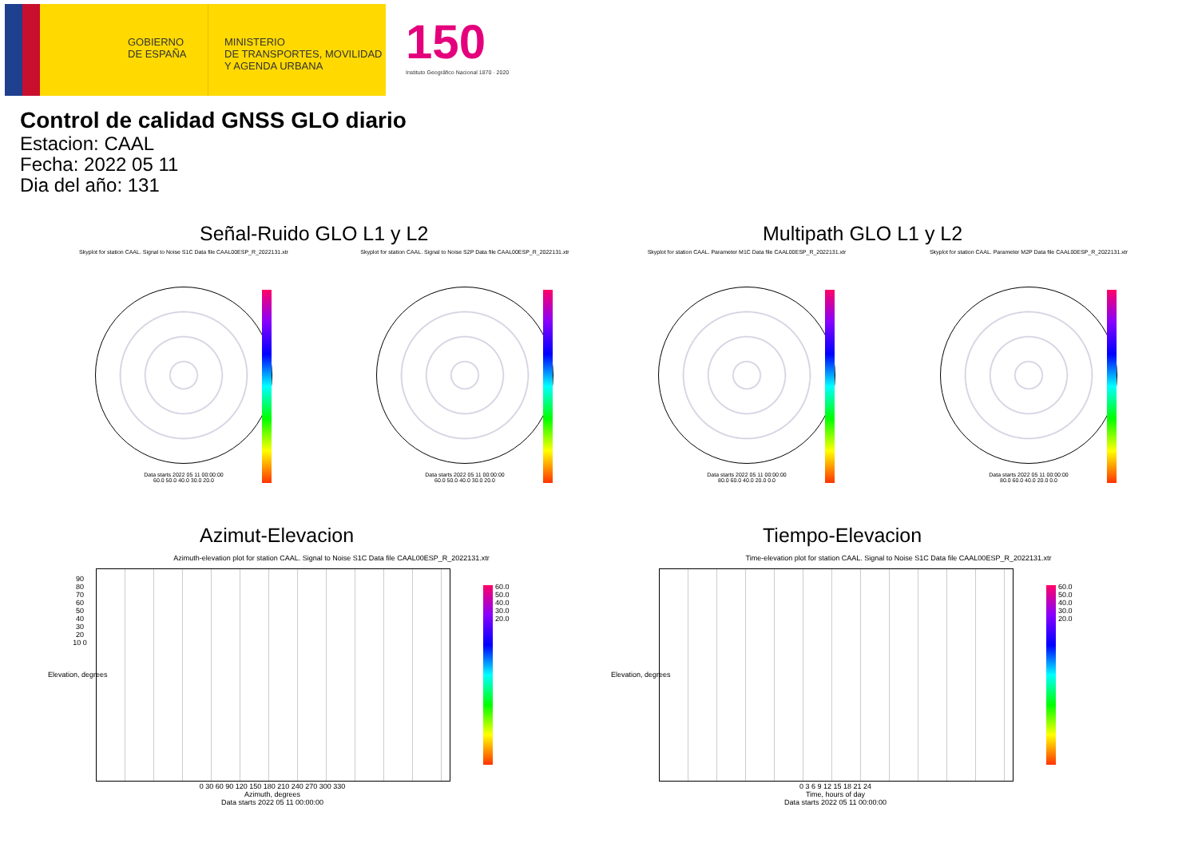GOBIERNO
DE ESPAÑA
MINISTERIO
DE TRANSPORTES, MOVILIDAD
Y AGENDA URBANA
150
Instituto Geográfico Nacional 1870 · 2020
Control de calidad GNSS GLO diario
Estacion: CAAL
Fecha: 2022 05 11
Dia del año: 131
Señal-Ruido GLO L1 y L2 Multipath GLO L1 y L2
Skyplot for station CAAL. Signal to Noise S1C Data file CAAL00ESP_R_2022131.xtr
Data starts 2022 05 11 00:00:00
60.0 50.0 40.0 30.0 20.0
Skyplot for station CAAL. Signal to Noise S2P Data file CAAL00ESP_R_2022131.xtr
Data starts 2022 05 11 00:00:00
60.0 50.0 40.0 30.0 20.0
Skyplot for station CAAL. Parameter M1C Data file CAAL00ESP_R_2022131.xtr
Data starts 2022 05 11 00:00:00
80.0 60.0 40.0 20.0 0.0
Skyplot for station CAAL. Parameter M2P Data file CAAL00ESP_R_2022131.xtr
Data starts 2022 05 11 00:00:00
80.0 60.0 40.0 20.0 0.0
Azimut-Elevacion Tiempo-Elevacion
Azimuth-elevation plot for station CAAL. Signal to Noise S1C Data file CAAL00ESP_R_2022131.xtr
Time-elevation plot for station CAAL. Signal to Noise S1C Data file CAAL00ESP_R_2022131.xtr
90 80 70 60 50 40 30 20 10 0
0 30 60 90 120 150 180 210 240 270 300 330
Azimuth, degrees
Data starts 2022 05 11 00:00:00
0 3 6 9 12 15 18 21 24
Time, hours of day
Data starts 2022 05 11 00:00:00
60.0
50.0
40.0
30.0
20.0
60.0
50.0
40.0
30.0
20.0
Elevation, degrees Elevation, degrees